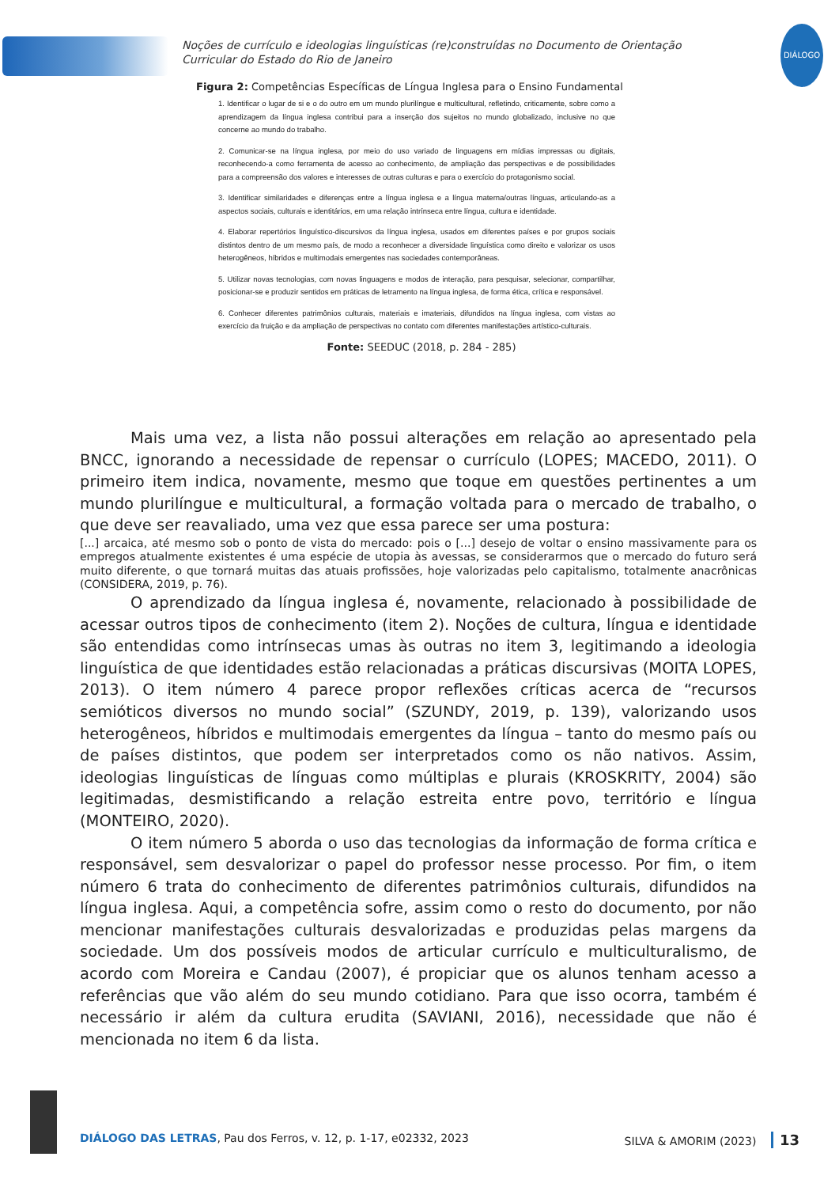Noções de currículo e ideologias linguísticas (re)construídas no Documento de Orientação Curricular do Estado do Rio de Janeiro
DIÁLOGO
Figura 2: Competências Específicas de Língua Inglesa para o Ensino Fundamental
1. Identificar o lugar de si e o do outro em um mundo plurilíngue e multicultural, refletindo, criticamente, sobre como a aprendizagem da língua inglesa contribui para a inserção dos sujeitos no mundo globalizado, inclusive no que concerne ao mundo do trabalho.
2. Comunicar-se na língua inglesa, por meio do uso variado de linguagens em mídias impressas ou digitais, reconhecendo-a como ferramenta de acesso ao conhecimento, de ampliação das perspectivas e de possibilidades para a compreensão dos valores e interesses de outras culturas e para o exercício do protagonismo social.
3. Identificar similaridades e diferenças entre a língua inglesa e a língua materna/outras línguas, articulando-as a aspectos sociais, culturais e identitários, em uma relação intrínseca entre língua, cultura e identidade.
4. Elaborar repertórios linguístico-discursivos da língua inglesa, usados em diferentes países e por grupos sociais distintos dentro de um mesmo país, de modo a reconhecer a diversidade linguística como direito e valorizar os usos heterogêneos, híbridos e multimodais emergentes nas sociedades contemporâneas.
5. Utilizar novas tecnologias, com novas linguagens e modos de interação, para pesquisar, selecionar, compartilhar, posicionar-se e produzir sentidos em práticas de letramento na língua inglesa, de forma ética, crítica e responsável.
6. Conhecer diferentes patrimônios culturais, materiais e imateriais, difundidos na língua inglesa, com vistas ao exercício da fruição e da ampliação de perspectivas no contato com diferentes manifestações artístico-culturais.
Fonte: SEEDUC (2018, p. 284 - 285)
Mais uma vez, a lista não possui alterações em relação ao apresentado pela BNCC, ignorando a necessidade de repensar o currículo (LOPES; MACEDO, 2011). O primeiro item indica, novamente, mesmo que toque em questões pertinentes a um mundo plurilíngue e multicultural, a formação voltada para o mercado de trabalho, o que deve ser reavaliado, uma vez que essa parece ser uma postura:
[...] arcaica, até mesmo sob o ponto de vista do mercado: pois o [...] desejo de voltar o ensino massivamente para os empregos atualmente existentes é uma espécie de utopia às avessas, se considerarmos que o mercado do futuro será muito diferente, o que tornará muitas das atuais profissões, hoje valorizadas pelo capitalismo, totalmente anacrônicas (CONSIDERA, 2019, p. 76).
O aprendizado da língua inglesa é, novamente, relacionado à possibilidade de acessar outros tipos de conhecimento (item 2). Noções de cultura, língua e identidade são entendidas como intrínsecas umas às outras no item 3, legitimando a ideologia linguística de que identidades estão relacionadas a práticas discursivas (MOITA LOPES, 2013). O item número 4 parece propor reflexões críticas acerca de “recursos semióticos diversos no mundo social” (SZUNDY, 2019, p. 139), valorizando usos heterogêneos, híbridos e multimodais emergentes da língua – tanto do mesmo país ou de países distintos, que podem ser interpretados como os não nativos. Assim, ideologias linguísticas de línguas como múltiplas e plurais (KROSKRITY, 2004) são legitimadas, desmistificando a relação estreita entre povo, território e língua (MONTEIRO, 2020).
O item número 5 aborda o uso das tecnologias da informação de forma crítica e responsável, sem desvalorizar o papel do professor nesse processo. Por fim, o item número 6 trata do conhecimento de diferentes patrimônios culturais, difundidos na língua inglesa. Aqui, a competência sofre, assim como o resto do documento, por não mencionar manifestações culturais desvalorizadas e produzidas pelas margens da sociedade. Um dos possíveis modos de articular currículo e multiculturalismo, de acordo com Moreira e Candau (2007), é propiciar que os alunos tenham acesso a referências que vão além do seu mundo cotidiano. Para que isso ocorra, também é necessário ir além da cultura erudita (SAVIANI, 2016), necessidade que não é mencionada no item 6 da lista.
DIÁLOGO DAS LETRAS, Pau dos Ferros, v. 12, p. 1-17, e02332, 2023 SILVA & AMORIM (2023) 13